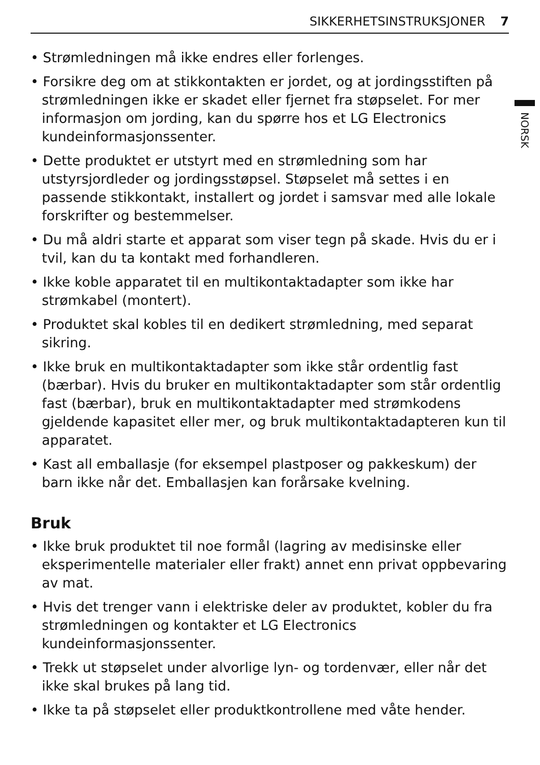SIKKERHETSINSTRUKSJONER 7
NORSK
• Strømledningen må ikke endres eller forlenges.
• Forsikre deg om at stikkontakten er jordet, og at jordingsstiften på strømledningen ikke er skadet eller fjernet fra støpselet. For mer informasjon om jording, kan du spørre hos et LG Electronics kundeinformasjonssenter.
• Dette produktet er utstyrt med en strømledning som har utstyrsjordleder og jordingsstøpsel. Støpselet må settes i en passende stikkontakt, installert og jordet i samsvar med alle lokale forskrifter og bestemmelser.
• Du må aldri starte et apparat som viser tegn på skade. Hvis du er i tvil, kan du ta kontakt med forhandleren.
• Ikke koble apparatet til en multikontaktadapter som ikke har strømkabel (montert).
• Produktet skal kobles til en dedikert strømledning, med separat sikring.
• Ikke bruk en multikontaktadapter som ikke står ordentlig fast (bærbar). Hvis du bruker en multikontaktadapter som står ordentlig fast (bærbar), bruk en multikontaktadapter med strømkodens gjeldende kapasitet eller mer, og bruk multikontaktadapteren kun til apparatet.
• Kast all emballasje (for eksempel plastposer og pakkeskum) der barn ikke når det. Emballasjen kan forårsake kvelning.
Bruk
• Ikke bruk produktet til noe formål (lagring av medisinske eller eksperimentelle materialer eller frakt) annet enn privat oppbevaring av mat.
• Hvis det trenger vann i elektriske deler av produktet, kobler du fra strømledningen og kontakter et LG Electronics kundeinformasjonssenter.
• Trekk ut støpselet under alvorlige lyn- og tordenvær, eller når det ikke skal brukes på lang tid.
• Ikke ta på støpselet eller produktkontrollene med våte hender.